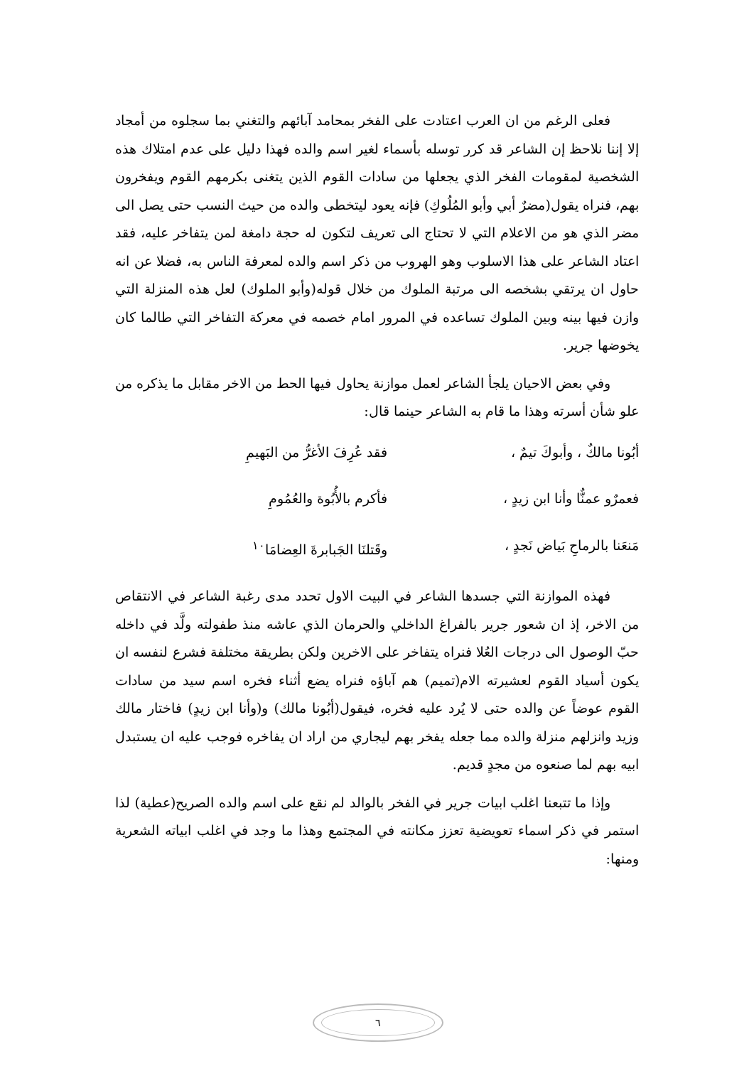فعلى الرغم من ان العرب اعتادت على الفخر بمحامد آبائهم والتغني بما سجلوه من أمجاد إلا إننا نلاحظ إن الشاعر قد كرر توسله بأسماء لغير اسم والده فهذا دليل على عدم امتلاك هذه الشخصية لمقومات الفخر الذي يجعلها من سادات القوم الذين يتغنى بكرمهم القوم ويفخرون بهم، فنراه يقول(مضرٌ أبي وأبو المُلُوكِ) فإنه يعود ليتخطى والده من حيث النسب حتى يصل الى مضر الذي هو من الاعلام التي لا تحتاج الى تعريف لتكون له حجة دامغة لمن يتفاخر عليه، فقد اعتاد الشاعر على هذا الاسلوب وهو الهروب من ذكر اسم والده لمعرفة الناس به، فضلا عن انه حاول ان يرتقي بشخصه الى مرتبة الملوك من خلال قوله(وأبو الملوك) لعل هذه المنزلة التي وازن فيها بينه وبين الملوك تساعده في المرور امام خصمه في معركة التفاخر التي طالما كان يخوضها جرير.
وفي بعض الاحيان يلجأ الشاعر لعمل موازنة يحاول فيها الحط من الاخر مقابل ما يذكره من علو شأن أسرته وهذا ما قام به الشاعر حينما قال:
أبُونا مالكٌ ، وأبوكَ تيمٌ ، فقد عُرِفَ الأغرُّ من البَهيمِ
فعمرٌو عمنٌّا وأنا ابن زيدٍ ، فأكرم بالأُبُوة والعُمُومِ
مَنعَنا بالرماحِ بَياض نَجدٍ ، وقَتلنَا الجَبابرةَ العِضامَا<sup>١٠</sup>
فهذه الموازنة التي جسدها الشاعر في البيت الاول تحدد مدى رغبة الشاعر في الانتقاص من الاخر، إذ ان شعور جرير بالفراغ الداخلي والحرمان الذي عاشه منذ طفولته ولَّد في داخله حبّ الوصول الى درجات العُلا فنراه يتفاخر على الاخرين ولكن بطريقة مختلفة فشرع لنفسه ان يكون أسياد القوم لعشيرته الام(تميم) هم آباؤه فنراه يضع أثناء فخره اسم سيد من سادات القوم عوضاً عن والده حتى لا يُرد عليه فخره، فيقول(أبُونا مالك) و(وأنا ابن زيدٍ) فاختار مالك وزيد وانزلهم منزلة والده مما جعله يفخر بهم ليجاري من اراد ان يفاخره فوجب عليه ان يستبدل ابيه بهم لما صنعوه من مجدٍ قديم.
وإذا ما تتبعنا اغلب ابيات جرير في الفخر بالوالد لم نقع على اسم والده الصريح(عطية) لذا استمر في ذكر اسماء تعويضية تعزز مكانته في المجتمع وهذا ما وجد في اغلب ابياته الشعرية ومنها:
٦